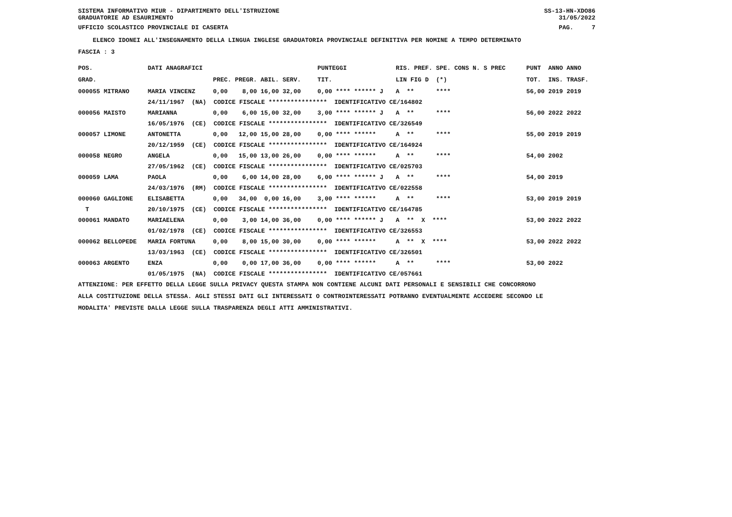SISTEMA INFORMATIVO MIUR - DIPARTIMENTO DELL'ISTRUZIONE SS-13-HN-XDO86
GRADUATORIE AD ESAURIMENTO 31/05/2022
UFFICIO SCOLASTICO PROVINCIALE DI CASERTA PAG. 7
ELENCO IDONEI ALL'INSEGNAMENTO DELLA LINGUA INGLESE GRADUATORIA PROVINCIALE DEFINITIVA PER NOMINE A TEMPO DETERMINATO
FASCIA : 3
| POS. | DATI ANAGRAFICI | | | PUNTEGGI | RIS. PREF. SPE. CONS N. S PREC | PUNT ANNO ANNO |
| --- | --- | --- | --- | --- | --- | --- |
| GRAD. | | | PREC. PREGR. ABIL. SERV. | TIT. | LIN FIG D (*) | TOT. INS. TRASF. |
| 000055 MITRANO | | MARIA VINCENZ | 0,00 8,00 16,00 32,00 | 0,00 **** ****** J | A ** **** | 56,00 2019 2019 |
| | 24/11/1967 (NA) CODICE FISCALE **************** IDENTIFICATIVO CE/164802 | | | | | |
| 000056 MAISTO | | MARIANNA | 0,00 6,00 15,00 32,00 | 3,00 **** ****** J | A ** **** | 56,00 2022 2022 |
| | 16/05/1976 (CE) CODICE FISCALE **************** IDENTIFICATIVO CE/326549 | | | | | |
| 000057 LIMONE | | ANTONETTA | 0,00 12,00 15,00 28,00 | 0,00 **** ****** | A ** **** | 55,00 2019 2019 |
| | 20/12/1959 (CE) CODICE FISCALE **************** IDENTIFICATIVO CE/164924 | | | | | |
| 000058 NEGRO | | ANGELA | 0,00 15,00 13,00 26,00 | 0,00 **** ****** | A ** **** | 54,00 2002 |
| | 27/05/1962 (CE) CODICE FISCALE **************** IDENTIFICATIVO CE/025703 | | | | | |
| 000059 LAMA | | PAOLA | 0,00 6,00 14,00 28,00 | 6,00 **** ****** J | A ** **** | 54,00 2019 |
| | 24/03/1976 (RM) CODICE FISCALE **************** IDENTIFICATIVO CE/022558 | | | | | |
| 000060 GAGLIONE | | ELISABETTA | 0,00 34,00 0,00 16,00 | 3,00 **** ****** | A ** **** | 53,00 2019 2019 |
| T | 20/10/1975 (CE) CODICE FISCALE **************** IDENTIFICATIVO CE/164785 | | | | | |
| 000061 MANDATO | | MARIAELENA | 0,00 3,00 14,00 36,00 | 0,00 **** ****** J | A ** X **** | 53,00 2022 2022 |
| | 01/02/1978 (CE) CODICE FISCALE **************** IDENTIFICATIVO CE/326553 | | | | | |
| 000062 BELLOPEDE | | MARIA FORTUNA | 0,00 8,00 15,00 30,00 | 0,00 **** ****** | A ** X **** | 53,00 2022 2022 |
| | 13/03/1963 (CE) CODICE FISCALE **************** IDENTIFICATIVO CE/326501 | | | | | |
| 000063 ARGENTO | | ENZA | 0,00 0,00 17,00 36,00 | 0,00 **** ****** | A ** **** | 53,00 2022 |
| | 01/05/1975 (NA) CODICE FISCALE **************** IDENTIFICATIVO CE/057661 | | | | | |
ATTENZIONE: PER EFFETTO DELLA LEGGE SULLA PRIVACY QUESTA STAMPA NON CONTIENE ALCUNI DATI PERSONALI E SENSIBILI CHE CONCORRONO
ALLA COSTITUZIONE DELLA STESSA. AGLI STESSI DATI GLI INTERESSATI O CONTROINTERESSATI POTRANNO EVENTUALMENTE ACCEDERE SECONDO LE
MODALITA' PREVISTE DALLA LEGGE SULLA TRASPARENZA DEGLI ATTI AMMINISTRATIVI.